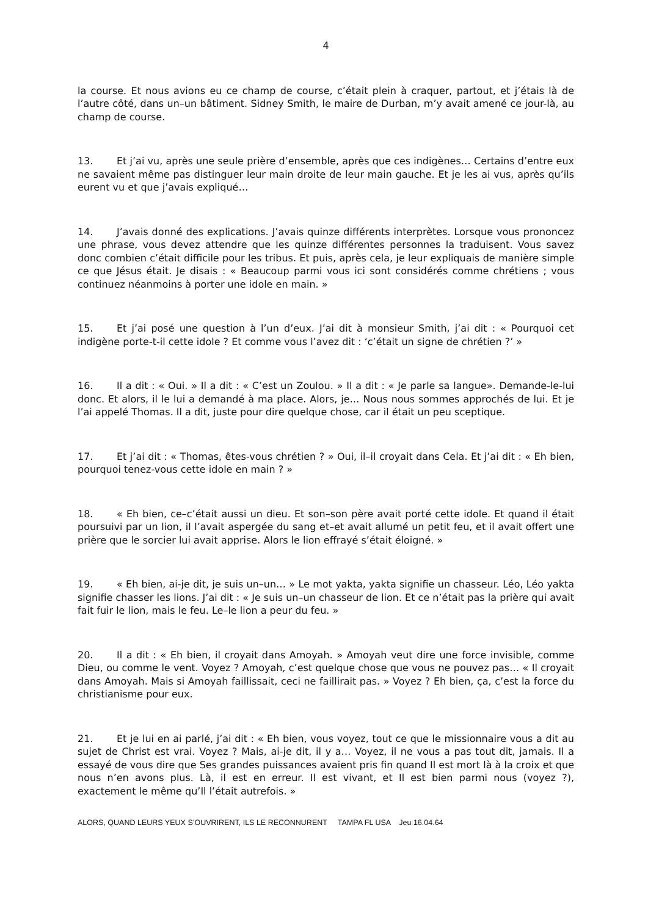4
la course. Et nous avions eu ce champ de course, c’était plein à craquer, partout, et j’étais là de l’autre côté, dans un–un bâtiment. Sidney Smith, le maire de Durban, m’y avait amené ce jour-là, au champ de course.
13. Et j’ai vu, après une seule prière d’ensemble, après que ces indigènes… Certains d’entre eux ne savaient même pas distinguer leur main droite de leur main gauche. Et je les ai vus, après qu’ils eurent vu et que j’avais expliqué…
14. J’avais donné des explications. J’avais quinze différents interprètes. Lorsque vous prononcez une phrase, vous devez attendre que les quinze différentes personnes la traduisent. Vous savez donc combien c’était difficile pour les tribus. Et puis, après cela, je leur expliquais de manière simple ce que Jésus était. Je disais : « Beaucoup parmi vous ici sont considérés comme chrétiens ; vous continuez néanmoins à porter une idole en main. »
15. Et j’ai posé une question à l’un d’eux. J’ai dit à monsieur Smith, j’ai dit : « Pourquoi cet indigène porte-t-il cette idole ? Et comme vous l’avez dit : ‘c’était un signe de chrétien ?’ »
16. Il a dit : « Oui. » Il a dit : « C’est un Zoulou. » Il a dit : « Je parle sa langue». Demande-le-lui donc. Et alors, il le lui a demandé à ma place. Alors, je… Nous nous sommes approchés de lui. Et je l’ai appelé Thomas. Il a dit, juste pour dire quelque chose, car il était un peu sceptique.
17. Et j’ai dit : « Thomas, êtes-vous chrétien ? » Oui, il–il croyait dans Cela. Et j’ai dit : « Eh bien, pourquoi tenez-vous cette idole en main ? »
18. « Eh bien, ce–c’était aussi un dieu. Et son–son père avait porté cette idole. Et quand il était poursuivi par un lion, il l’avait aspergée du sang et–et avait allumé un petit feu, et il avait offert une prière que le sorcier lui avait apprise. Alors le lion effrayé s’était éloigné. »
19. « Eh bien, ai-je dit, je suis un–un… » Le mot yakta, yakta signifie un chasseur. Léo, Léo yakta signifie chasser les lions. J’ai dit : « Je suis un–un chasseur de lion. Et ce n’était pas la prière qui avait fait fuir le lion, mais le feu. Le–le lion a peur du feu. »
20. Il a dit : « Eh bien, il croyait dans Amoyah. » Amoyah veut dire une force invisible, comme Dieu, ou comme le vent. Voyez ? Amoyah, c’est quelque chose que vous ne pouvez pas… « Il croyait dans Amoyah. Mais si Amoyah faillissait, ceci ne faillirait pas. » Voyez ? Eh bien, ça, c’est la force du christianisme pour eux.
21. Et je lui en ai parlé, j’ai dit : « Eh bien, vous voyez, tout ce que le missionnaire vous a dit au sujet de Christ est vrai. Voyez ? Mais, ai-je dit, il y a… Voyez, il ne vous a pas tout dit, jamais. Il a essayé de vous dire que Ses grandes puissances avaient pris fin quand Il est mort là à la croix et que nous n’en avons plus. Là, il est en erreur. Il est vivant, et Il est bien parmi nous (voyez ?), exactement le même qu’Il l’était autrefois. »
ALORS, QUAND LEURS YEUX S’OUVRIRENT, ILS LE RECONNURENT TAMPA FL USA Jeu 16.04.64